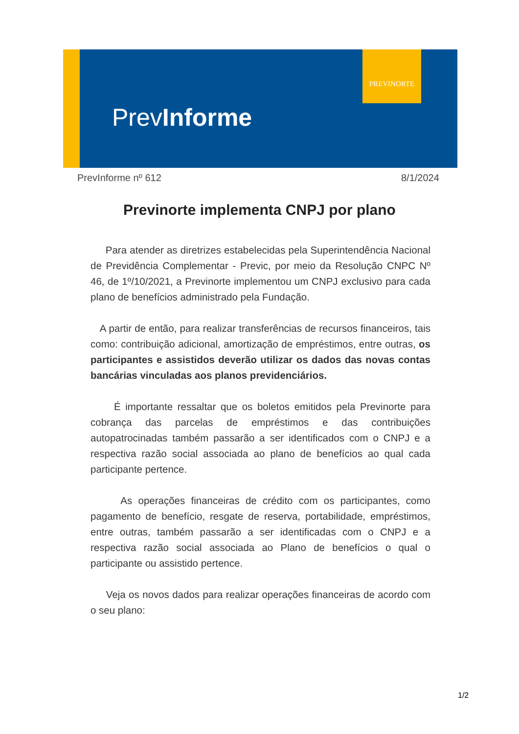PREVINORTE
PrevInforme
PrevInforme nº 612 8/1/2024
Previnorte implementa CNPJ por plano
Para atender as diretrizes estabelecidas pela Superintendência Nacional de Previdência Complementar - Previc, por meio da Resolução CNPC Nº 46, de 1º/10/2021, a Previnorte implementou um CNPJ exclusivo para cada plano de benefícios administrado pela Fundação.
A partir de então, para realizar transferências de recursos financeiros, tais como: contribuição adicional, amortização de empréstimos, entre outras, os participantes e assistidos deverão utilizar os dados das novas contas bancárias vinculadas aos planos previdenciários.
É importante ressaltar que os boletos emitidos pela Previnorte para cobrança das parcelas de empréstimos e das contribuições autopatrocinadas também passarão a ser identificados com o CNPJ e a respectiva razão social associada ao plano de benefícios ao qual cada participante pertence.
As operações financeiras de crédito com os participantes, como pagamento de benefício, resgate de reserva, portabilidade, empréstimos, entre outras, também passarão a ser identificadas com o CNPJ e a respectiva razão social associada ao Plano de benefícios o qual o participante ou assistido pertence.
Veja os novos dados para realizar operações financeiras de acordo com o seu plano:
1/2